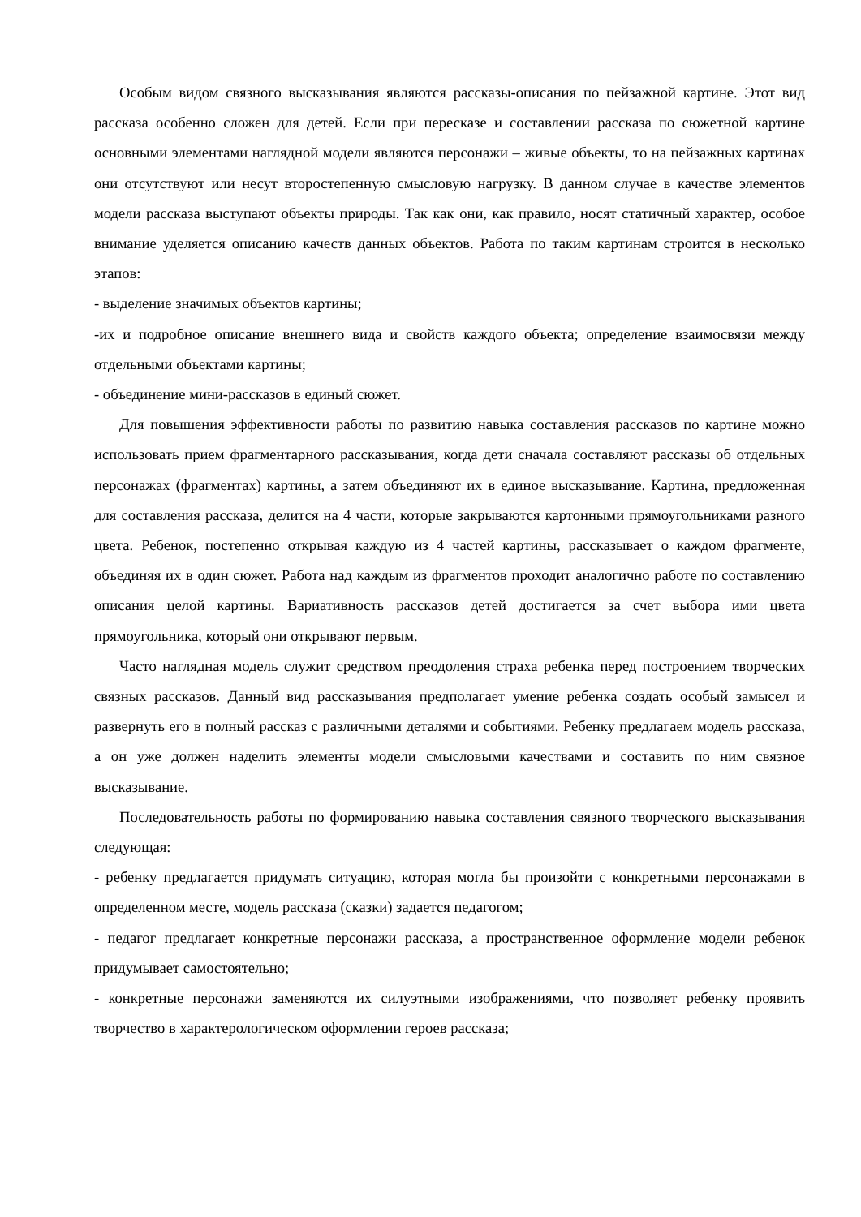Особым видом связного высказывания являются рассказы-описания по пейзажной картине. Этот вид рассказа особенно сложен для детей. Если при пересказе и составлении рассказа по сюжетной картине основными элементами наглядной модели являются персонажи – живые объекты, то на пейзажных картинах они отсутствуют или несут второстепенную смысловую нагрузку. В данном случае в качестве элементов модели рассказа выступают объекты природы. Так как они, как правило, носят статичный характер, особое внимание уделяется описанию качеств данных объектов. Работа по таким картинам строится в несколько этапов:
- выделение значимых объектов картины;
-их и подробное описание внешнего вида и свойств каждого объекта; определение взаимосвязи между отдельными объектами картины;
- объединение мини-рассказов в единый сюжет.
Для повышения эффективности работы по развитию навыка составления рассказов по картине можно использовать прием фрагментарного рассказывания, когда дети сначала составляют рассказы об отдельных персонажах (фрагментах) картины, а затем объединяют их в единое высказывание. Картина, предложенная для составления рассказа, делится на 4 части, которые закрываются картонными прямоугольниками разного цвета. Ребенок, постепенно открывая каждую из 4 частей картины, рассказывает о каждом фрагменте, объединяя их в один сюжет. Работа над каждым из фрагментов проходит аналогично работе по составлению описания целой картины. Вариативность рассказов детей достигается за счет выбора ими цвета прямоугольника, который они открывают первым.
Часто наглядная модель служит средством преодоления страха ребенка перед построением творческих связных рассказов. Данный вид рассказывания предполагает умение ребенка создать особый замысел и развернуть его в полный рассказ с различными деталями и событиями. Ребенку предлагаем модель рассказа, а он уже должен наделить элементы модели смысловыми качествами и составить по ним связное высказывание.
Последовательность работы по формированию навыка составления связного творческого высказывания следующая:
- ребенку предлагается придумать ситуацию, которая могла бы произойти с конкретными персонажами в определенном месте, модель рассказа (сказки) задается педагогом;
- педагог предлагает конкретные персонажи рассказа, а пространственное оформление модели ребенок придумывает самостоятельно;
- конкретные персонажи заменяются их силуэтными изображениями, что позволяет ребенку проявить творчество в характерологическом оформлении героев рассказа;